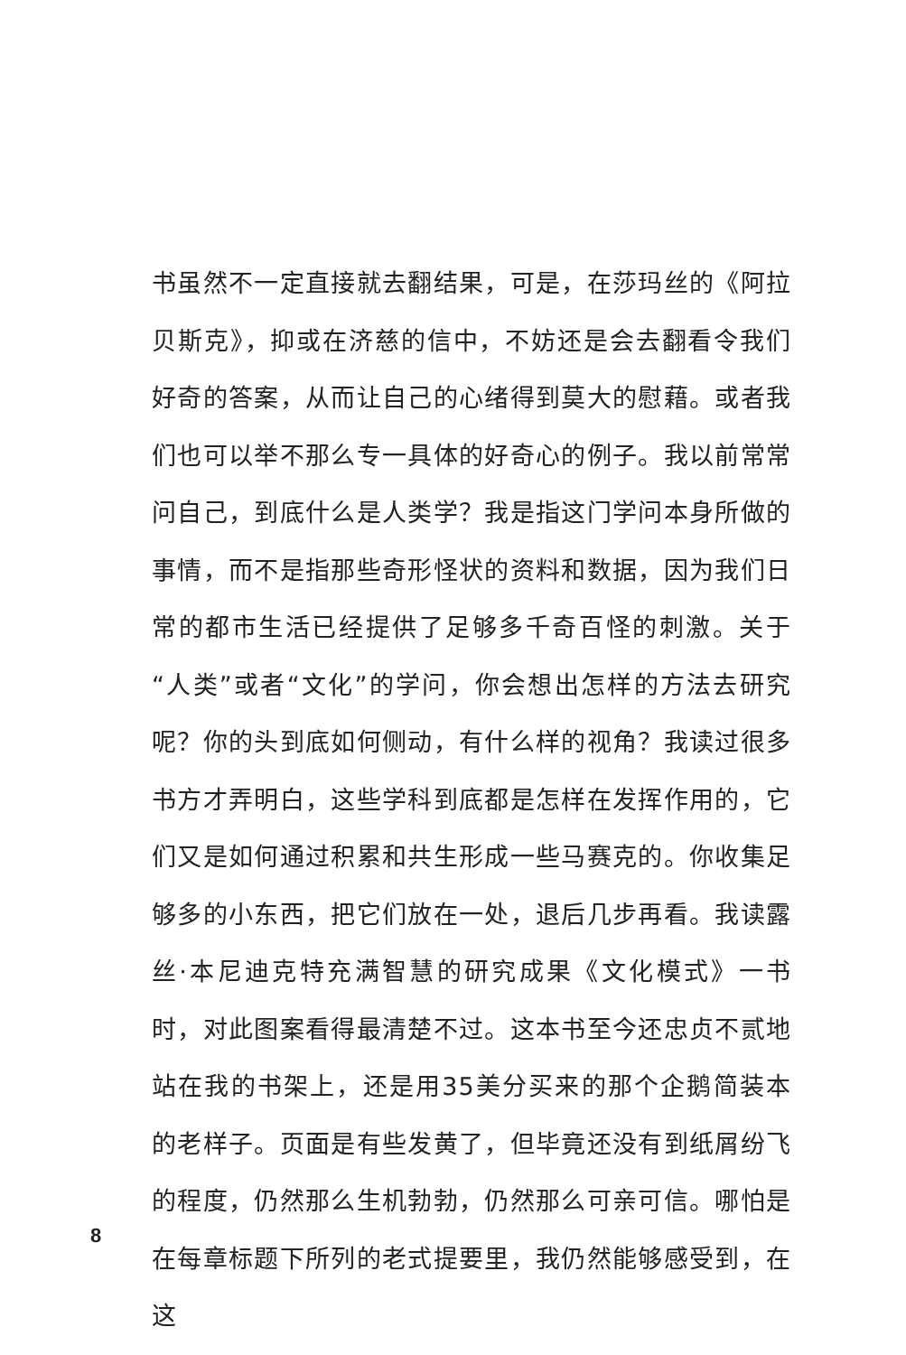书虽然不一定直接就去翻结果，可是，在莎玛丝的《阿拉贝斯克》，抑或在济慈的信中，不妨还是会去翻看令我们好奇的答案，从而让自己的心绪得到莫大的慰藉。或者我们也可以举不那么专一具体的好奇心的例子。我以前常常问自己，到底什么是人类学？我是指这门学问本身所做的事情，而不是指那些奇形怪状的资料和数据，因为我们日常的都市生活已经提供了足够多千奇百怪的刺激。关于“人类”或者“文化”的学问，你会想出怎样的方法去研究呢？你的头到底如何侧动，有什么样的视角？我读过很多书方才弄明白，这些学科到底都是怎样在发挥作用的，它们又是如何通过积累和共生形成一些马赛克的。你收集足够多的小东西，把它们放在一处，退后几步再看。我读露丝·本尼迪克特充满智慧的研究成果《文化模式》一书时，对此图案看得最清楚不过。这本书至今还忠贞不贰地站在我的书架上，还是用35美分买来的那个企鹅简装本的老样子。页面是有些发黄了，但毕竟还没有到纸屑纷飞的程度，仍然那么生机勃勃，仍然那么可亲可信。哪怕是在每章标题下所列的老式提要里，我仍然能够感受到，在这
8